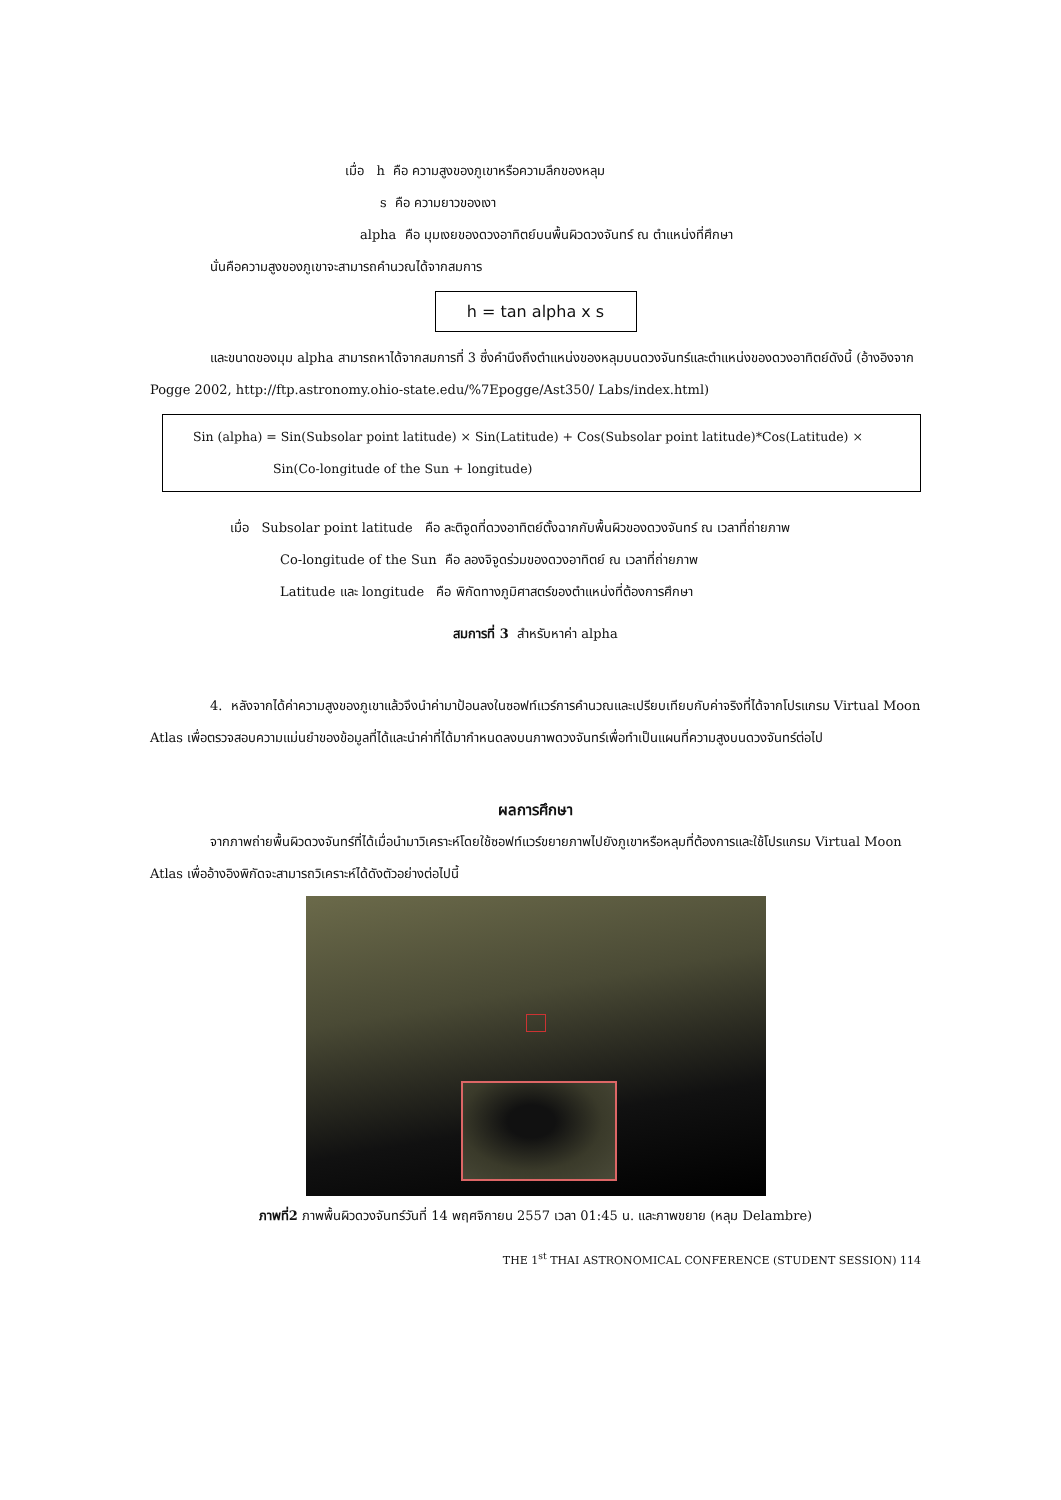เมื่อ h คือ ความสูงของภูเขาหรือความลึกของหลุม
s คือ ความยาวของเงา
alpha คือ มุมเงยของดวงอาทิตย์บนพื้นผิวดวงจันทร์ ณ ตำแหน่งที่ศึกษา
นั่นคือความสูงของภูเขาจะสามารถคำนวณได้จากสมการ
h = tan alpha x s
และขนาดของมุม alpha สามารถหาได้จากสมการที่ 3 ซึ่งคำนึงถึงตำแหน่งของหลุมบนดวงจันทร์และตำแหน่งของดวงอาทิตย์ดังนี้ (อ้างอิงจาก Pogge 2002, http://ftp.astronomy.ohio-state.edu/%7Epogge/Ast350/ Labs/index.html)
Sin (alpha) = Sin(Subsolar point latitude) × Sin(Latitude) + Cos(Subsolar point latitude)*Cos(Latitude) ×
Sin(Co-longitude of the Sun + longitude)
เมื่อ Subsolar point latitude คือ ละติจูดที่ดวงอาทิตย์ตั้งฉากกับพื้นผิวของดวงจันทร์ ณ เวลาที่ถ่ายภาพ
Co-longitude of the Sun คือ ลองจิจูดร่วมของดวงอาทิตย์ ณ เวลาที่ถ่ายภาพ
Latitude และ longitude คือ พิกัดทางภูมิศาสตร์ของตำแหน่งที่ต้องการศึกษา
สมการที่ 3 สำหรับหาค่า alpha
4. หลังจากได้ค่าความสูงของภูเขาแล้วจึงนำค่ามาป้อนลงในซอฟท์แวร์การคำนวณและเปรียบเทียบกับค่าจริงที่ได้จากโปรแกรม Virtual Moon Atlas เพื่อตรวจสอบความแม่นยำของข้อมูลที่ได้และนำค่าที่ได้มากำหนดลงบนภาพดวงจันทร์เพื่อทำเป็นแผนที่ความสูงบนดวงจันทร์ต่อไป
ผลการศึกษา
จากภาพถ่ายพื้นผิวดวงจันทร์ที่ได้เมื่อนำมาวิเคราะห์โดยใช้ซอฟท์แวร์ขยายภาพไปยังภูเขาหรือหลุมที่ต้องการและใช้โปรแกรม Virtual Moon Atlas เพื่ออ้างอิงพิกัดจะสามารถวิเคราะห์ได้ดังตัวอย่างต่อไปนี้
ภาพที่2 ภาพพื้นผิวดวงจันทร์วันที่ 14 พฤศจิกายน 2557 เวลา 01:45 น. และภาพขยาย (หลุม Delambre)
THE 1<sup>st</sup> THAI ASTRONOMICAL CONFERENCE (STUDENT SESSION) 114